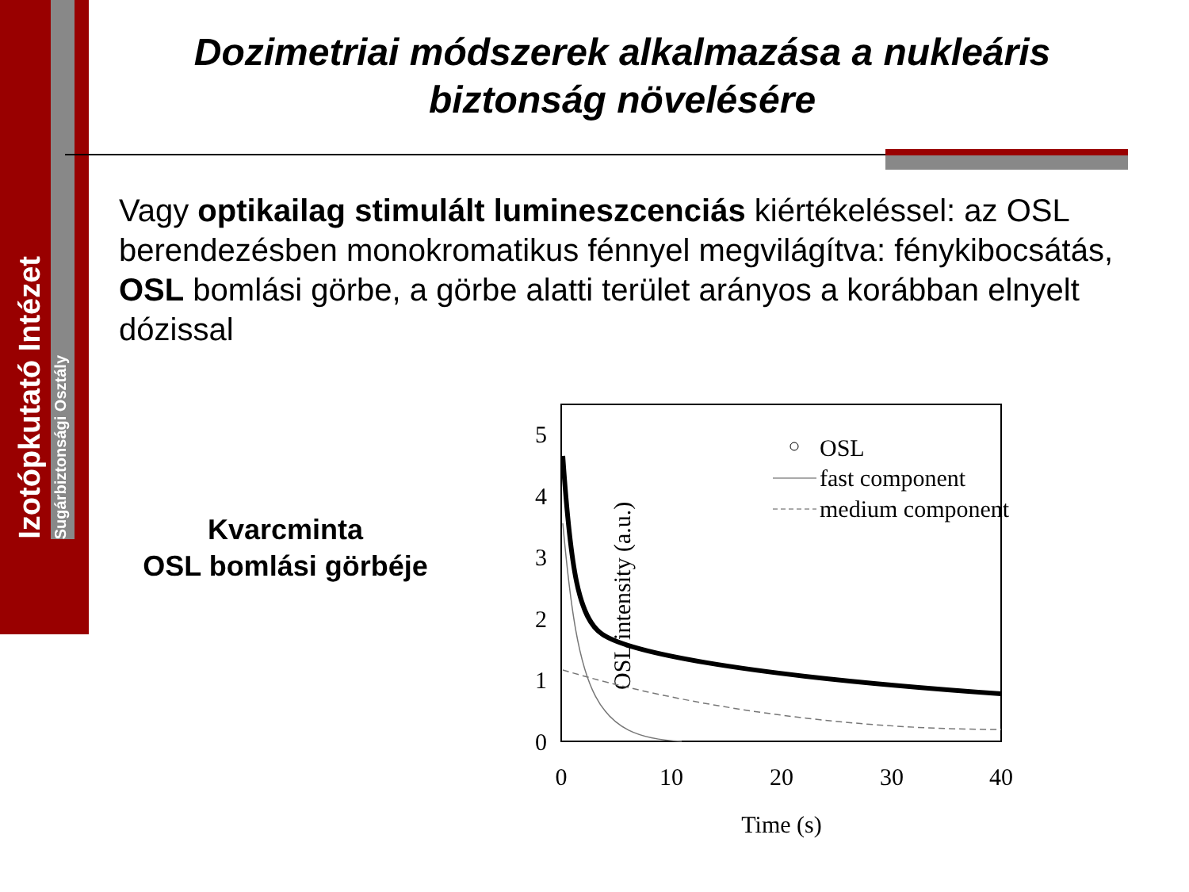Izotópkutató Intézet
Sugárbiztonsági Osztály
Dozimetriai módszerek alkalmazása a nukleáris biztonság növelésére
Vagy optikailag stimulált lumineszcenciás kiértékeléssel: az OSL berendezésben monokromatikus fénnyel megvilágítva: fénykibocsátás, OSL bomlási görbe, a görbe alatti terület arányos a korábban elnyelt dózissal
Kvarcminta
OSL bomlási görbéje
OSL intensity (a.u.)
0
1
2
3
4
5
0
10
20
30
40
Time (s)
OSL
fast component
medium component